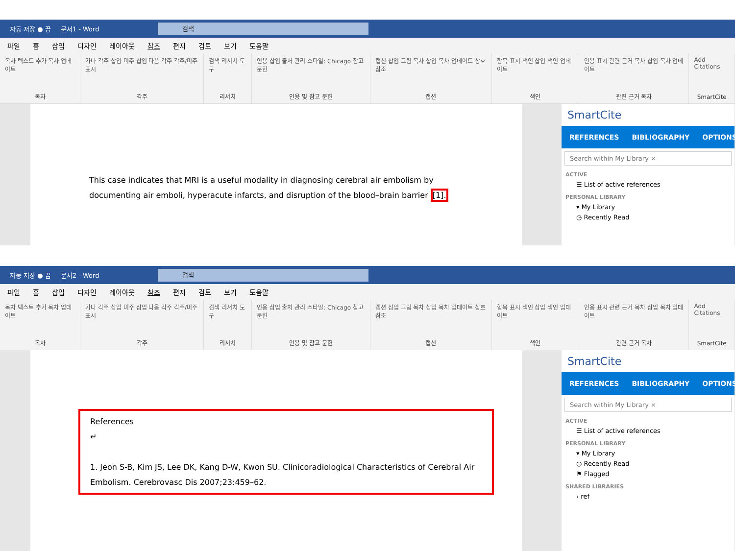자동 저장 ● 끔 문서1 - Word
검색
파일 홈 삽입 디자인 레이아웃 참조 편지 검토 보기 도움말
목차 텍스트 추가 목차 업데이트
목차
가나 각주 삽입 미주 삽입 다음 각주 각주/미주 표시
각주
검색 리서치 도구
리서치
인용 삽입 출처 관리 스타일: Chicago 참고 문헌
인용 및 참고 문헌
캡션 삽입 그림 목차 삽입 목차 업데이트 상호 참조
캡션
항목 표시 색인 삽입 색인 업데이트
색인
인용 표시 관련 근거 목차 삽입 목차 업데이트
관련 근거 목차
Add Citations
SmartCite
This case indicates that MRI is a useful modality in diagnosing cerebral air embolism by documenting air emboli, hyperacute infarcts, and disruption of the blood–brain barrier [1].
SmartCite
REFERENCES BIBLIOGRAPHY OPTIONS
Search within My Library ×
ACTIVE
☰ List of active references
PERSONAL LIBRARY
▾ My Library
◷ Recently Read
자동 저장 ● 끔 문서2 - Word
검색
파일 홈 삽입 디자인 레이아웃 참조 편지 검토 보기 도움말
목차 텍스트 추가 목차 업데이트
목차
가나 각주 삽입 미주 삽입 다음 각주 각주/미주 표시
각주
검색 리서치 도구
리서치
인용 삽입 출처 관리 스타일: Chicago 참고 문헌
인용 및 참고 문헌
캡션 삽입 그림 목차 삽입 목차 업데이트 상호 참조
캡션
항목 표시 색인 삽입 색인 업데이트
색인
인용 표시 관련 근거 목차 삽입 목차 업데이트
관련 근거 목차
Add Citations
SmartCite
References
↵
1. Jeon S-B, Kim JS, Lee DK, Kang D-W, Kwon SU. Clinicoradiological Characteristics of Cerebral Air Embolism. Cerebrovasc Dis 2007;23:459–62.
SmartCite
REFERENCES BIBLIOGRAPHY OPTIONS
Search within My Library ×
ACTIVE
☰ List of active references
PERSONAL LIBRARY
▾ My Library
◷ Recently Read
⚑ Flagged
SHARED LIBRARIES
› ref